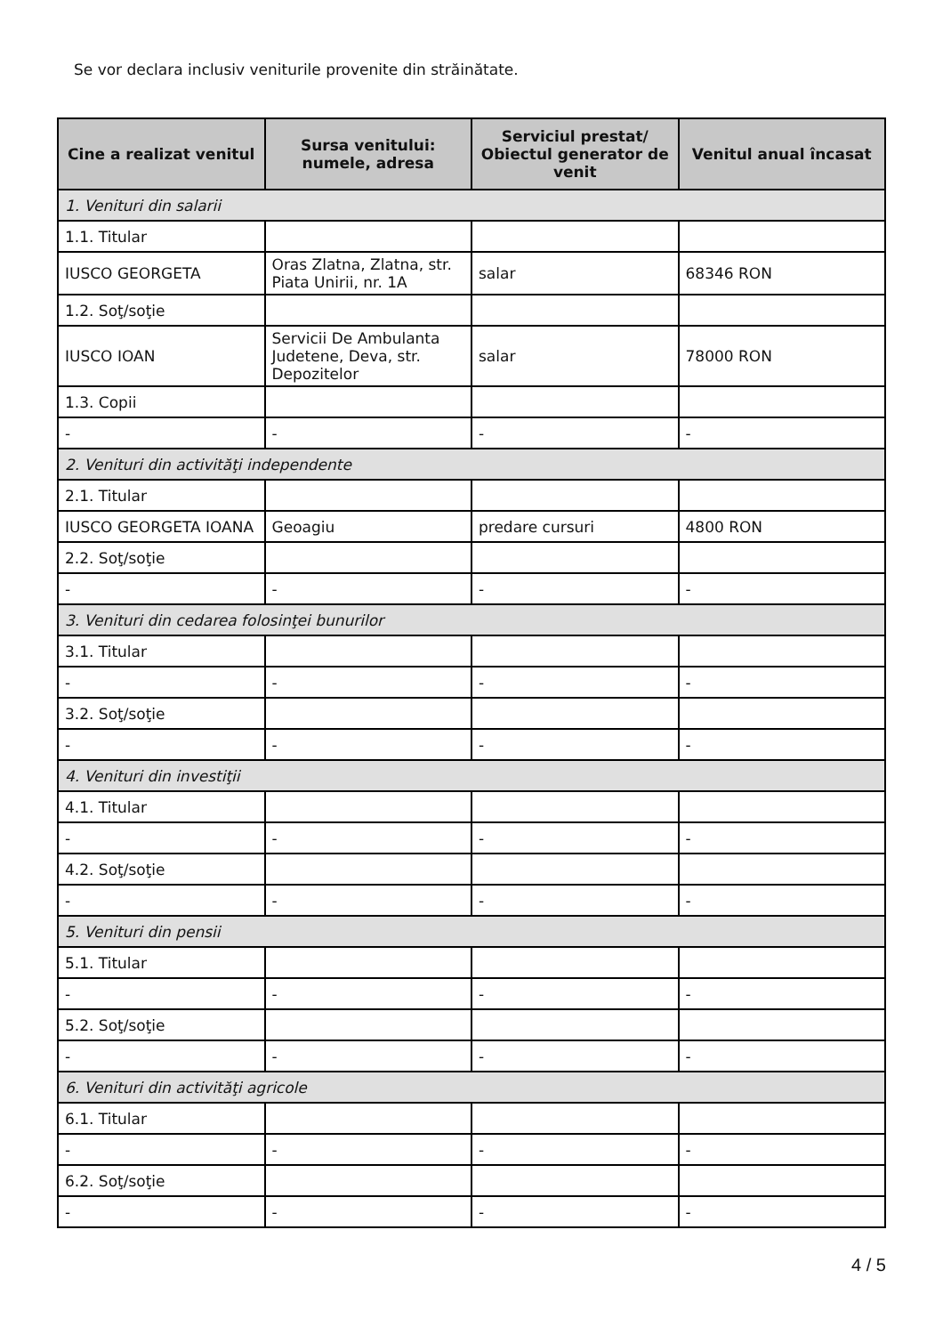Se vor declara inclusiv veniturile provenite din străinătate.
| Cine a realizat venitul | Sursa venitului: numele, adresa | Serviciul prestat/ Obiectul generator de venit | Venitul anual încasat |
| --- | --- | --- | --- |
| 1. Venituri din salarii | | | |
| 1.1. Titular | | | |
| IUSCO GEORGETA | Oras Zlatna, Zlatna, str. Piata Unirii, nr. 1A | salar | 68346 RON |
| 1.2. Soţ/soţie | | | |
| IUSCO IOAN | Servicii De Ambulanta Judetene, Deva, str. Depozitelor | salar | 78000 RON |
| 1.3. Copii | | | |
| - | - | - | - |
| 2. Venituri din activităţi independente | | | |
| 2.1. Titular | | | |
| IUSCO GEORGETA IOANA | Geoagiu | predare cursuri | 4800 RON |
| 2.2. Soţ/soţie | | | |
| - | - | - | - |
| 3. Venituri din cedarea folosinţei bunurilor | | | |
| 3.1. Titular | | | |
| - | - | - | - |
| 3.2. Soţ/soţie | | | |
| - | - | - | - |
| 4. Venituri din investiţii | | | |
| 4.1. Titular | | | |
| - | - | - | - |
| 4.2. Soţ/soţie | | | |
| - | - | - | - |
| 5. Venituri din pensii | | | |
| 5.1. Titular | | | |
| - | - | - | - |
| 5.2. Soţ/soţie | | | |
| - | - | - | - |
| 6. Venituri din activităţi agricole | | | |
| 6.1. Titular | | | |
| - | - | - | - |
| 6.2. Soţ/soţie | | | |
| - | - | - | - |
4 / 5